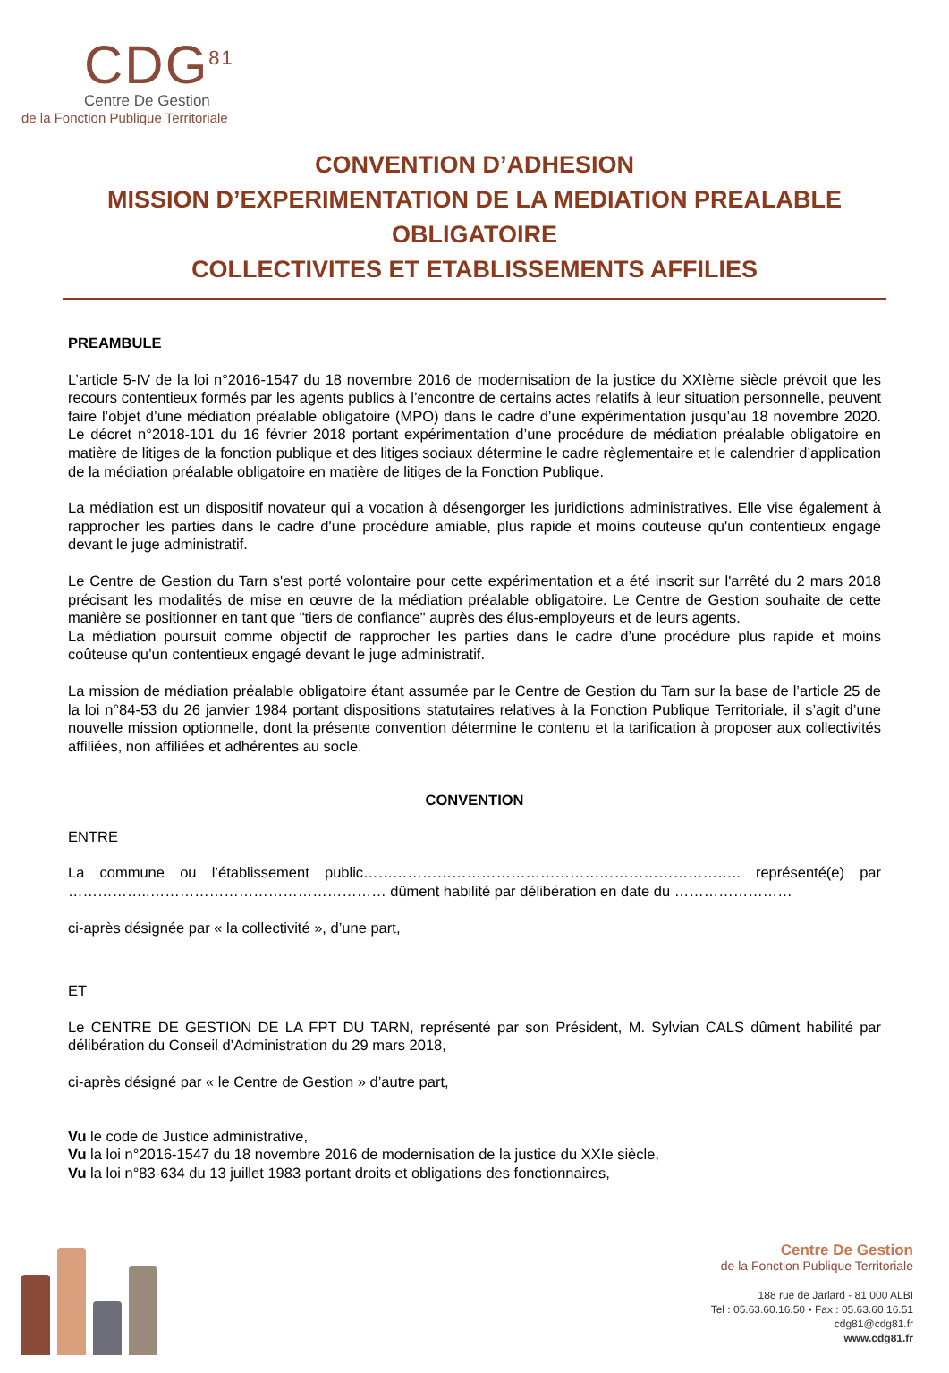CDG<sup>81</sup>
Centre De Gestion
de la Fonction Publique Territoriale
CONVENTION D’ADHESION
MISSION D’EXPERIMENTATION DE LA MEDIATION PREALABLE OBLIGATOIRE
COLLECTIVITES ET ETABLISSEMENTS AFFILIES
PREAMBULE
L’article 5-IV de la loi n°2016-1547 du 18 novembre 2016 de modernisation de la justice du XXIème siècle prévoit que les recours contentieux formés par les agents publics à l’encontre de certains actes relatifs à leur situation personnelle, peuvent faire l’objet d’une médiation préalable obligatoire (MPO) dans le cadre d’une expérimentation jusqu’au 18 novembre 2020. Le décret n°2018-101 du 16 février 2018 portant expérimentation d’une procédure de médiation préalable obligatoire en matière de litiges de la fonction publique et des litiges sociaux détermine le cadre règlementaire et le calendrier d’application de la médiation préalable obligatoire en matière de litiges de la Fonction Publique.
La médiation est un dispositif novateur qui a vocation à désengorger les juridictions administratives. Elle vise également à rapprocher les parties dans le cadre d'une procédure amiable, plus rapide et moins couteuse qu'un contentieux engagé devant le juge administratif.
Le Centre de Gestion du Tarn s'est porté volontaire pour cette expérimentation et a été inscrit sur l'arrêté du 2 mars 2018 précisant les modalités de mise en œuvre de la médiation préalable obligatoire. Le Centre de Gestion souhaite de cette manière se positionner en tant que "tiers de confiance" auprès des élus-employeurs et de leurs agents.
La médiation poursuit comme objectif de rapprocher les parties dans le cadre d’une procédure plus rapide et moins coûteuse qu’un contentieux engagé devant le juge administratif.
La mission de médiation préalable obligatoire étant assumée par le Centre de Gestion du Tarn sur la base de l’article 25 de la loi n°84-53 du 26 janvier 1984 portant dispositions statutaires relatives à la Fonction Publique Territoriale, il s’agit d’une nouvelle mission optionnelle, dont la présente convention détermine le contenu et la tarification à proposer aux collectivités affiliées, non affiliées et adhérentes au socle.
CONVENTION
ENTRE
La commune ou l’établissement public………………………………………………………………….. représenté(e) par ……………..………………………………………… dûment habilité par délibération en date du ……………………
ci-après désignée par « la collectivité », d’une part,
ET
Le CENTRE DE GESTION DE LA FPT DU TARN, représenté par son Président, M. Sylvian CALS dûment habilité par délibération du Conseil d’Administration du 29 mars 2018,
ci-après désigné par « le Centre de Gestion » d’autre part,
Vu le code de Justice administrative,
Vu la loi n°2016-1547 du 18 novembre 2016 de modernisation de la justice du XXIe siècle,
Vu la loi n°83-634 du 13 juillet 1983 portant droits et obligations des fonctionnaires,
Centre De Gestion
de la Fonction Publique Territoriale
188 rue de Jarlard - 81 000 ALBI
Tel : 05.63.60.16.50 • Fax : 05.63.60.16.51
cdg81@cdg81.fr
www.cdg81.fr